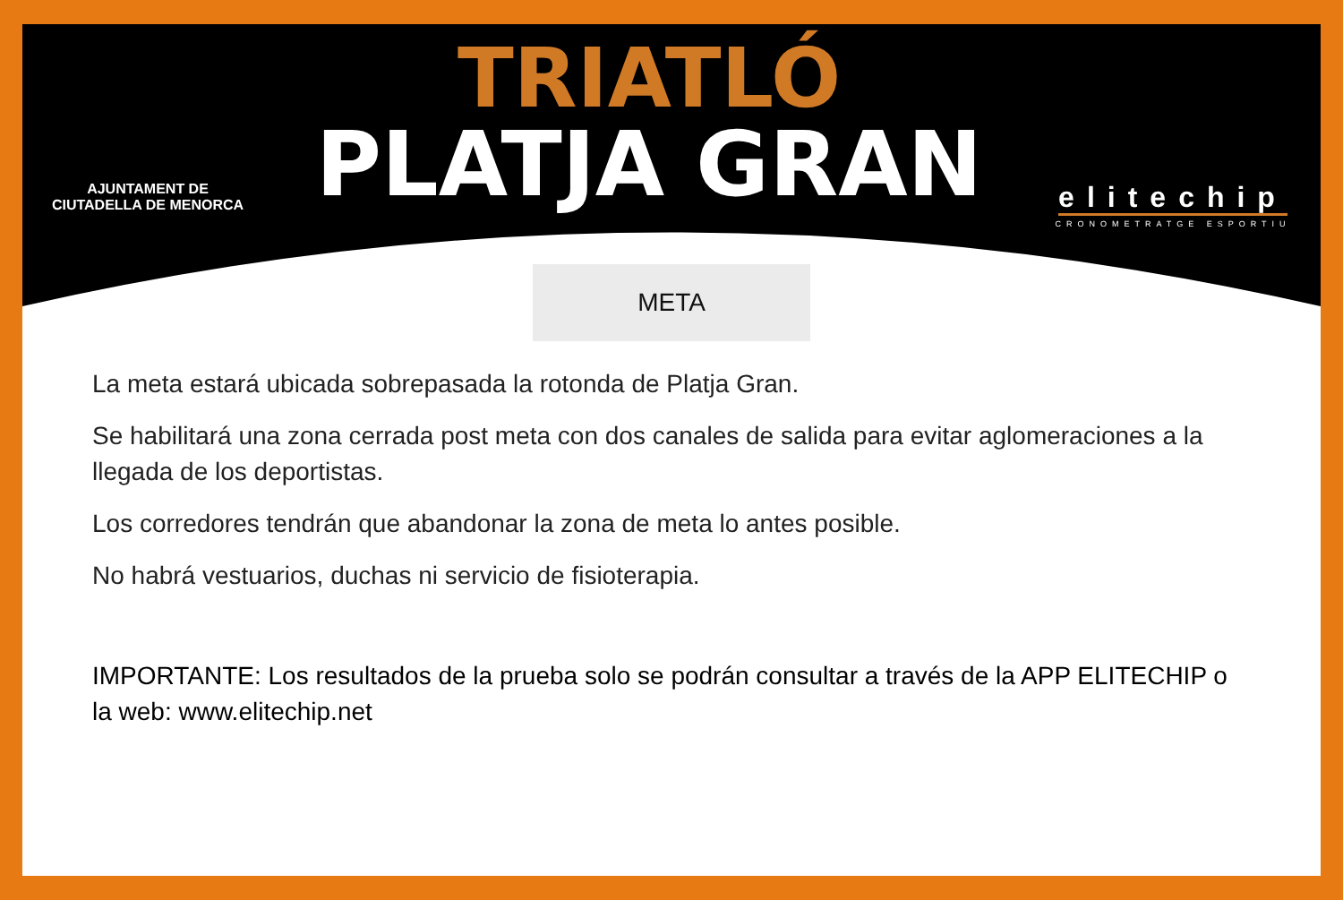AJUNTAMENT DE
CIUTADELLA DE MENORCA
TRIATLÓ
PLATJA GRAN
elitechip
CRONOMETRATGE ESPORTIU
META
La meta estará ubicada sobrepasada la rotonda de Platja Gran.
Se habilitará una zona cerrada post meta con dos canales de salida para evitar aglomeraciones a la llegada de los deportistas.
Los corredores tendrán que abandonar la zona de meta lo antes posible.
No habrá vestuarios, duchas ni servicio de fisioterapia.
IMPORTANTE: Los resultados de la prueba solo se podrán consultar a través de la APP ELITECHIP o la web: www.elitechip.net